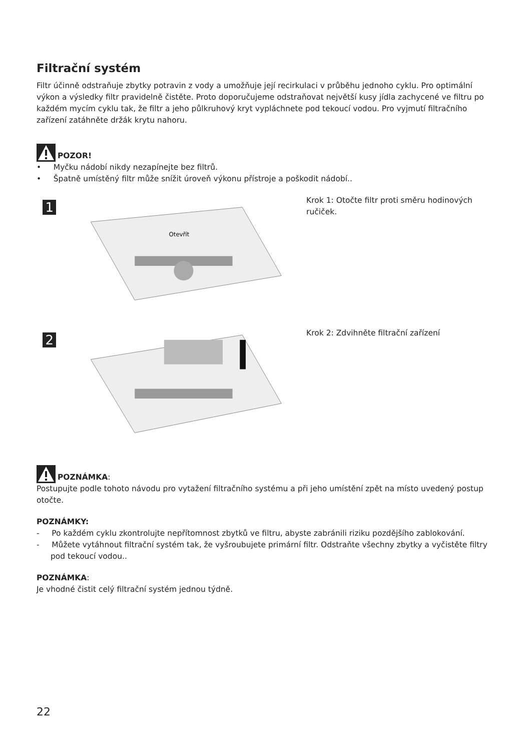Filtrační systém
Filtr účinně odstraňuje zbytky potravin z vody a umožňuje její recirkulaci v průběhu jednoho cyklu. Pro optimální výkon a výsledky filtr pravidelně čistěte. Proto doporučujeme odstraňovat největší kusy jídla zachycené ve filtru po každém mycím cyklu tak, že filtr a jeho půlkruhový kryt vypláchnete pod tekoucí vodou. Pro vyjmutí filtračního zařízení zatáhněte držák krytu nahoru.
POZOR!
• Myčku nádobí nikdy nezapínejte bez filtrů.
• Špatně umístěný filtr může snížit úroveň výkonu přístroje a poškodit nádobí..
1
Otevřít
Krok 1: Otočte filtr proti směru hodinových ručiček.
2
Krok 2: Zdvihněte filtrační zařízení
POZNÁMKA:
Postupujte podle tohoto návodu pro vytažení filtračního systému a při jeho umístění zpět na místo uvedený postup otočte.
POZNÁMKY:
- Po každém cyklu zkontrolujte nepřítomnost zbytků ve filtru, abyste zabránili riziku pozdějšího zablokování.
- Můžete vytáhnout filtrační systém tak, že vyšroubujete primární filtr. Odstraňte všechny zbytky a vyčistěte filtry pod tekoucí vodou..
POZNÁMKA:
Je vhodné čistit celý filtrační systém jednou týdně.
22